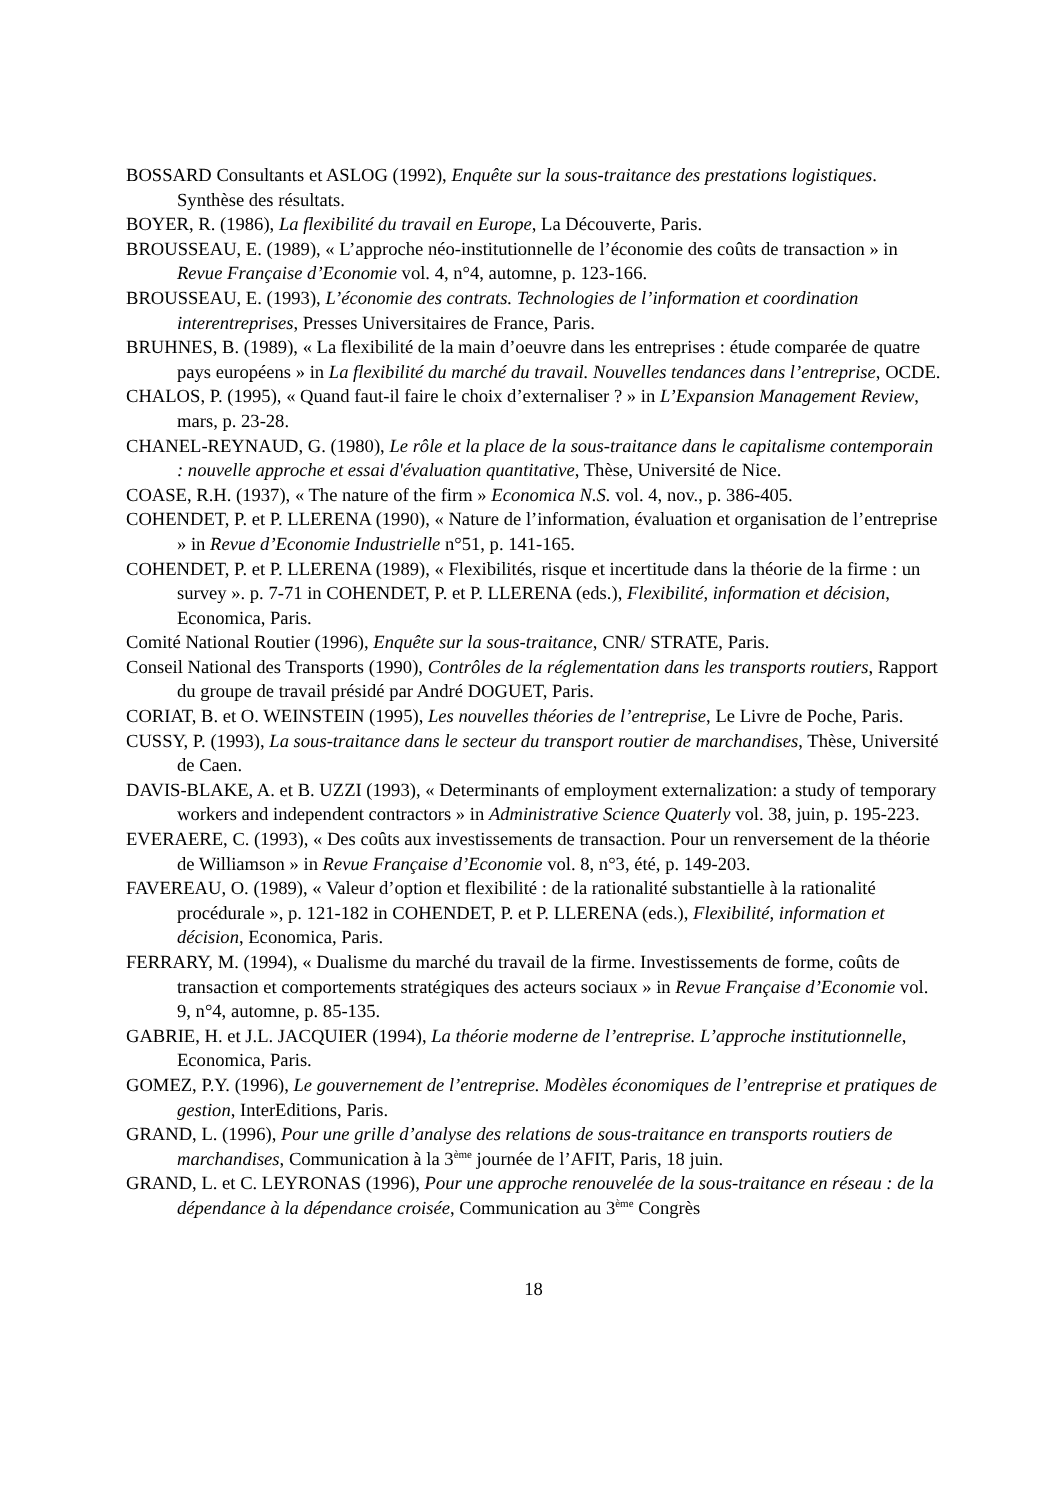BOSSARD Consultants et ASLOG (1992), Enquête sur la sous-traitance des prestations logistiques. Synthèse des résultats.
BOYER, R. (1986), La flexibilité du travail en Europe, La Découverte, Paris.
BROUSSEAU, E. (1989), « L’approche néo-institutionnelle de l’économie des coûts de transaction » in Revue Française d’Economie vol. 4, n°4, automne, p. 123-166.
BROUSSEAU, E. (1993), L’économie des contrats. Technologies de l’information et coordination interentreprises, Presses Universitaires de France, Paris.
BRUHNES, B. (1989), « La flexibilité de la main d’oeuvre dans les entreprises : étude comparée de quatre pays européens » in La flexibilité du marché du travail. Nouvelles tendances dans l’entreprise, OCDE.
CHALOS, P. (1995), « Quand faut-il faire le choix d’externaliser ? » in L’Expansion Management Review, mars, p. 23-28.
CHANEL-REYNAUD, G. (1980), Le rôle et la place de la sous-traitance dans le capitalisme contemporain : nouvelle approche et essai d'évaluation quantitative, Thèse, Université de Nice.
COASE, R.H. (1937), « The nature of the firm » Economica N.S. vol. 4, nov., p. 386-405.
COHENDET, P. et P. LLERENA (1990), « Nature de l’information, évaluation et organisation de l’entreprise » in Revue d’Economie Industrielle n°51, p. 141-165.
COHENDET, P. et P. LLERENA (1989), « Flexibilités, risque et incertitude dans la théorie de la firme : un survey ». p. 7-71 in COHENDET, P. et P. LLERENA (eds.), Flexibilité, information et décision, Economica, Paris.
Comité National Routier (1996), Enquête sur la sous-traitance, CNR/ STRATE, Paris.
Conseil National des Transports (1990), Contrôles de la réglementation dans les transports routiers, Rapport du groupe de travail présidé par André DOGUET, Paris.
CORIAT, B. et O. WEINSTEIN (1995), Les nouvelles théories de l’entreprise, Le Livre de Poche, Paris.
CUSSY, P. (1993), La sous-traitance dans le secteur du transport routier de marchandises, Thèse, Université de Caen.
DAVIS-BLAKE, A. et B. UZZI (1993), « Determinants of employment externalization: a study of temporary workers and independent contractors » in Administrative Science Quaterly vol. 38, juin, p. 195-223.
EVERAERE, C. (1993), « Des coûts aux investissements de transaction. Pour un renversement de la théorie de Williamson » in Revue Française d’Economie vol. 8, n°3, été, p. 149-203.
FAVEREAU, O. (1989), « Valeur d’option et flexibilité : de la rationalité substantielle à la rationalité procédurale », p. 121-182 in COHENDET, P. et P. LLERENA (eds.), Flexibilité, information et décision, Economica, Paris.
FERRARY, M. (1994), « Dualisme du marché du travail de la firme. Investissements de forme, coûts de transaction et comportements stratégiques des acteurs sociaux » in Revue Française d’Economie vol. 9, n°4, automne, p. 85-135.
GABRIE, H. et J.L. JACQUIER (1994), La théorie moderne de l’entreprise. L’approche institutionnelle, Economica, Paris.
GOMEZ, P.Y. (1996), Le gouvernement de l’entreprise. Modèles économiques de l’entreprise et pratiques de gestion, InterEditions, Paris.
GRAND, L. (1996), Pour une grille d’analyse des relations de sous-traitance en transports routiers de marchandises, Communication à la 3<sup>ème</sup> journée de l’AFIT, Paris, 18 juin.
GRAND, L. et C. LEYRONAS (1996), Pour une approche renouvelée de la sous-traitance en réseau : de la dépendance à la dépendance croisée, Communication au 3<sup>ème</sup> Congrès
18